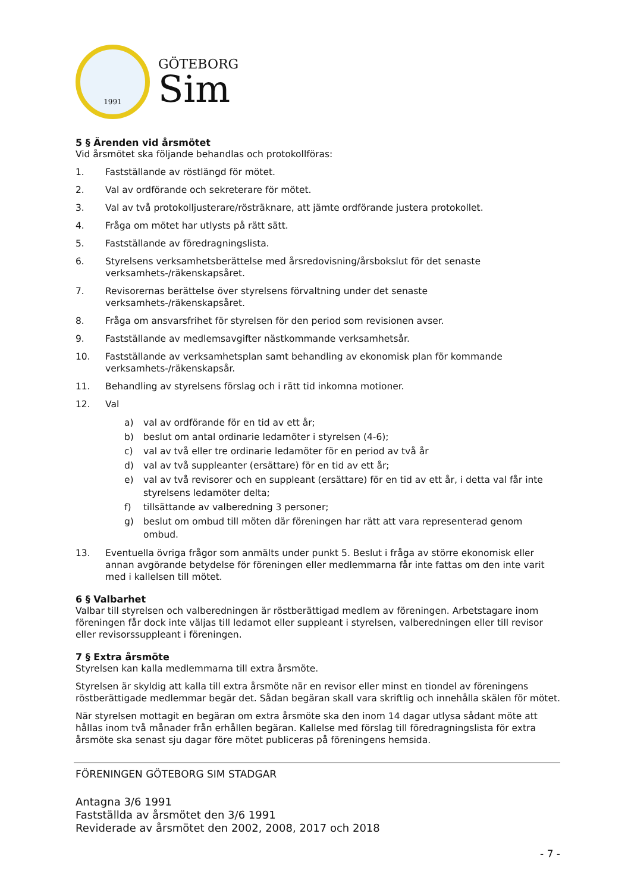1991
GÖTEBORG
Sim
5 § Ärenden vid årsmötet
Vid årsmötet ska följande behandlas och protokollföras:
1. Fastställande av röstlängd för mötet.
2. Val av ordförande och sekreterare för mötet.
3. Val av två protokolljusterare/rösträknare, att jämte ordförande justera protokollet.
4. Fråga om mötet har utlysts på rätt sätt.
5. Fastställande av föredragningslista.
6. Styrelsens verksamhetsberättelse med årsredovisning/årsbokslut för det senaste verksamhets-/räkenskapsåret.
7. Revisorernas berättelse över styrelsens förvaltning under det senaste verksamhets-/räkenskapsåret.
8. Fråga om ansvarsfrihet för styrelsen för den period som revisionen avser.
9. Fastställande av medlemsavgifter nästkommande verksamhetsår.
10. Fastställande av verksamhetsplan samt behandling av ekonomisk plan för kommande verksamhets-/räkenskapsår.
11. Behandling av styrelsens förslag och i rätt tid inkomna motioner.
12. Val
a) val av ordförande för en tid av ett år;
b) beslut om antal ordinarie ledamöter i styrelsen (4-6);
c) val av två eller tre ordinarie ledamöter för en period av två år
d) val av två suppleanter (ersättare) för en tid av ett år;
e) val av två revisorer och en suppleant (ersättare) för en tid av ett år, i detta val får inte styrelsens ledamöter delta;
f) tillsättande av valberedning 3 personer;
g) beslut om ombud till möten där föreningen har rätt att vara representerad genom ombud.
13. Eventuella övriga frågor som anmälts under punkt 5. Beslut i fråga av större ekonomisk eller annan avgörande betydelse för föreningen eller medlemmarna får inte fattas om den inte varit med i kallelsen till mötet.
6 § Valbarhet
Valbar till styrelsen och valberedningen är röstberättigad medlem av föreningen. Arbetstagare inom föreningen får dock inte väljas till ledamot eller suppleant i styrelsen, valberedningen eller till revisor eller revisorssuppleant i föreningen.
7 § Extra årsmöte
Styrelsen kan kalla medlemmarna till extra årsmöte.
Styrelsen är skyldig att kalla till extra årsmöte när en revisor eller minst en tiondel av föreningens röstberättigade medlemmar begär det. Sådan begäran skall vara skriftlig och innehålla skälen för mötet.
När styrelsen mottagit en begäran om extra årsmöte ska den inom 14 dagar utlysa sådant möte att hållas inom två månader från erhållen begäran. Kallelse med förslag till föredragningslista för extra årsmöte ska senast sju dagar före mötet publiceras på föreningens hemsida.
FÖRENINGEN GÖTEBORG SIM STADGAR
Antagna 3/6 1991
Fastställda av årsmötet den 3/6 1991
Reviderade av årsmötet den 2002, 2008, 2017 och 2018
- 7 -